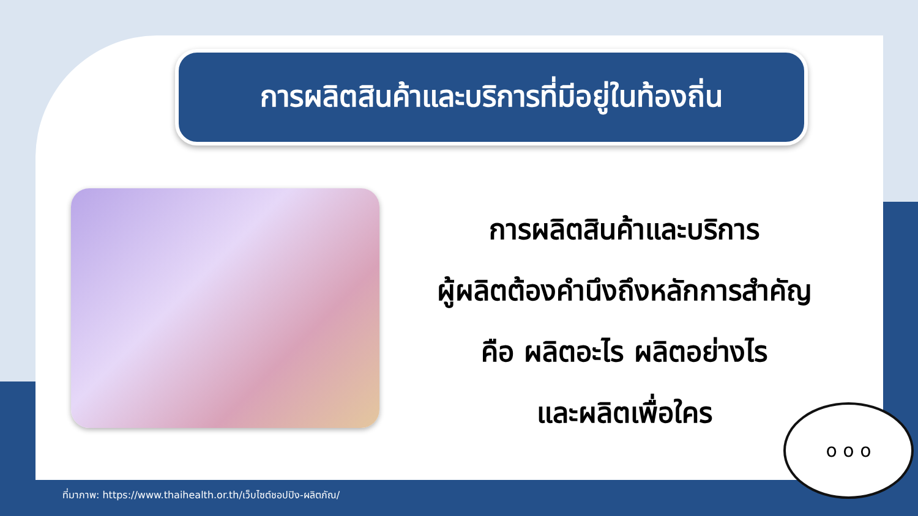การผลิตสินค้าและบริการที่มีอยู่ในท้องถิ่น
การผลิตสินค้าและบริการ
ผู้ผลิตต้องคำนึงถึงหลักการสำคัญ
คือ ผลิตอะไร ผลิตอย่างไร
และผลิตเพื่อใคร
o o o
ที่มาภาพ: https://www.thaihealth.or.th/เว็บไซต์ชอปปิง-ผลิตภัณ/